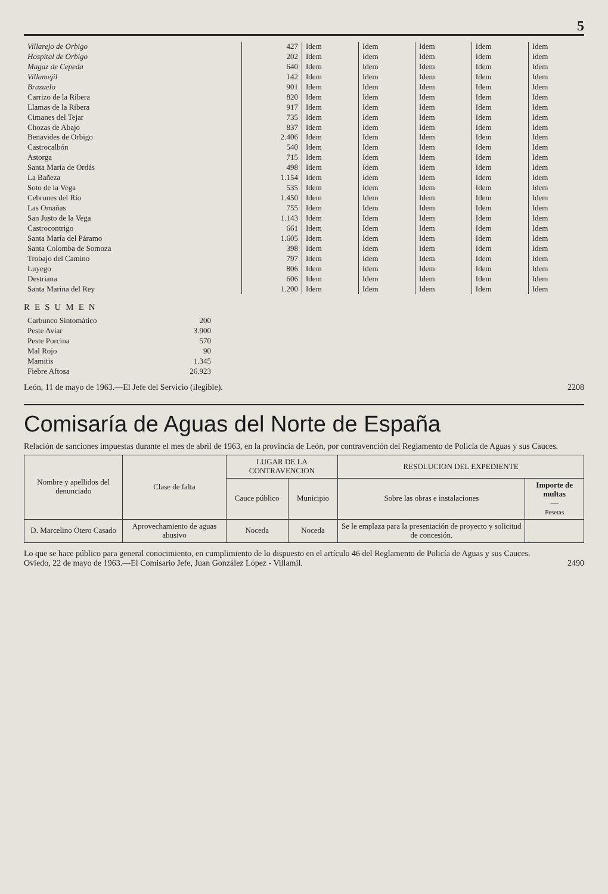5
| Villarejo de Orbigo | 427 | Idem | Idem | Idem | Idem | Idem |
| Hospital de Orbigo | 202 | Idem | Idem | Idem | Idem | Idem |
| Magaz de Cepeda | 640 | Idem | Idem | Idem | Idem | Idem |
| Villamejil | 142 | Idem | Idem | Idem | Idem | Idem |
| Brazuelo | 901 | Idem | Idem | Idem | Idem | Idem |
| Carrizo de la Ribera | 820 | Idem | Idem | Idem | Idem | Idem |
| Llamas de la Ribera | 917 | Idem | Idem | Idem | Idem | Idem |
| Cimanes del Tejar | 735 | Idem | Idem | Idem | Idem | Idem |
| Chozas de Abajo | 837 | Idem | Idem | Idem | Idem | Idem |
| Benavides de Orbigo | 2.406 | Idem | Idem | Idem | Idem | Idem |
| Castrocalbón | 540 | Idem | Idem | Idem | Idem | Idem |
| Astorga | 715 | Idem | Idem | Idem | Idem | Idem |
| Santa María de Ordás | 498 | Idem | Idem | Idem | Idem | Idem |
| La Bañeza | 1.154 | Idem | Idem | Idem | Idem | Idem |
| Soto de la Vega | 535 | Idem | Idem | Idem | Idem | Idem |
| Cebrones del Río | 1.450 | Idem | Idem | Idem | Idem | Idem |
| Las Omañas | 755 | Idem | Idem | Idem | Idem | Idem |
| San Justo de la Vega | 1.143 | Idem | Idem | Idem | Idem | Idem |
| Castrocontrigo | 661 | Idem | Idem | Idem | Idem | Idem |
| Santa María del Páramo | 1.605 | Idem | Idem | Idem | Idem | Idem |
| Santa Colomba de Somoza | 398 | Idem | Idem | Idem | Idem | Idem |
| Trobajo del Camino | 797 | Idem | Idem | Idem | Idem | Idem |
| Luyego | 806 | Idem | Idem | Idem | Idem | Idem |
| Destriana | 606 | Idem | Idem | Idem | Idem | Idem |
| Santa Marina del Rey | 1.200 | Idem | Idem | Idem | Idem | Idem |
RESUMEN
| Carbunco Sintomático | 200 |
| Peste Aviar | 3.900 |
| Peste Porcina | 570 |
| Mal Rojo | 90 |
| Mamitis | 1.345 |
| Fiebre Aftosa | 26.923 |
León, 11 de mayo de 1963.—El Jefe del Servicio (ilegible). 2208
Comisaría de Aguas del Norte de España
Relación de sanciones impuestas durante el mes de abril de 1963, en la provincia de León, por contravención del Reglamento de Policía de Aguas y sus Cauces.
| Nombre y apellidos del denunciado | Clase de falta | LUGAR DE LA CONTRAVENCION | | RESOLUCION DEL EXPEDIENTE | |
| --- | --- | --- | --- | --- | --- |
| | | Cauce público | Municipio | Sobre las obras e instalaciones | Importe de multas — Pesetas |
| D. Marcelino Otero Casado | Aprovechamiento de aguas abusivo | Noceda | Noceda | Se le emplaza para la presentación de proyecto y solicitud de concesión. | |
Lo que se hace público para general conocimiento, en cumplimiento de lo dispuesto en el artículo 46 del Reglamento de Policía de Aguas y sus Cauces.
Oviedo, 22 de mayo de 1963.—El Comisario Jefe, Juan González López - Villamil. 2490